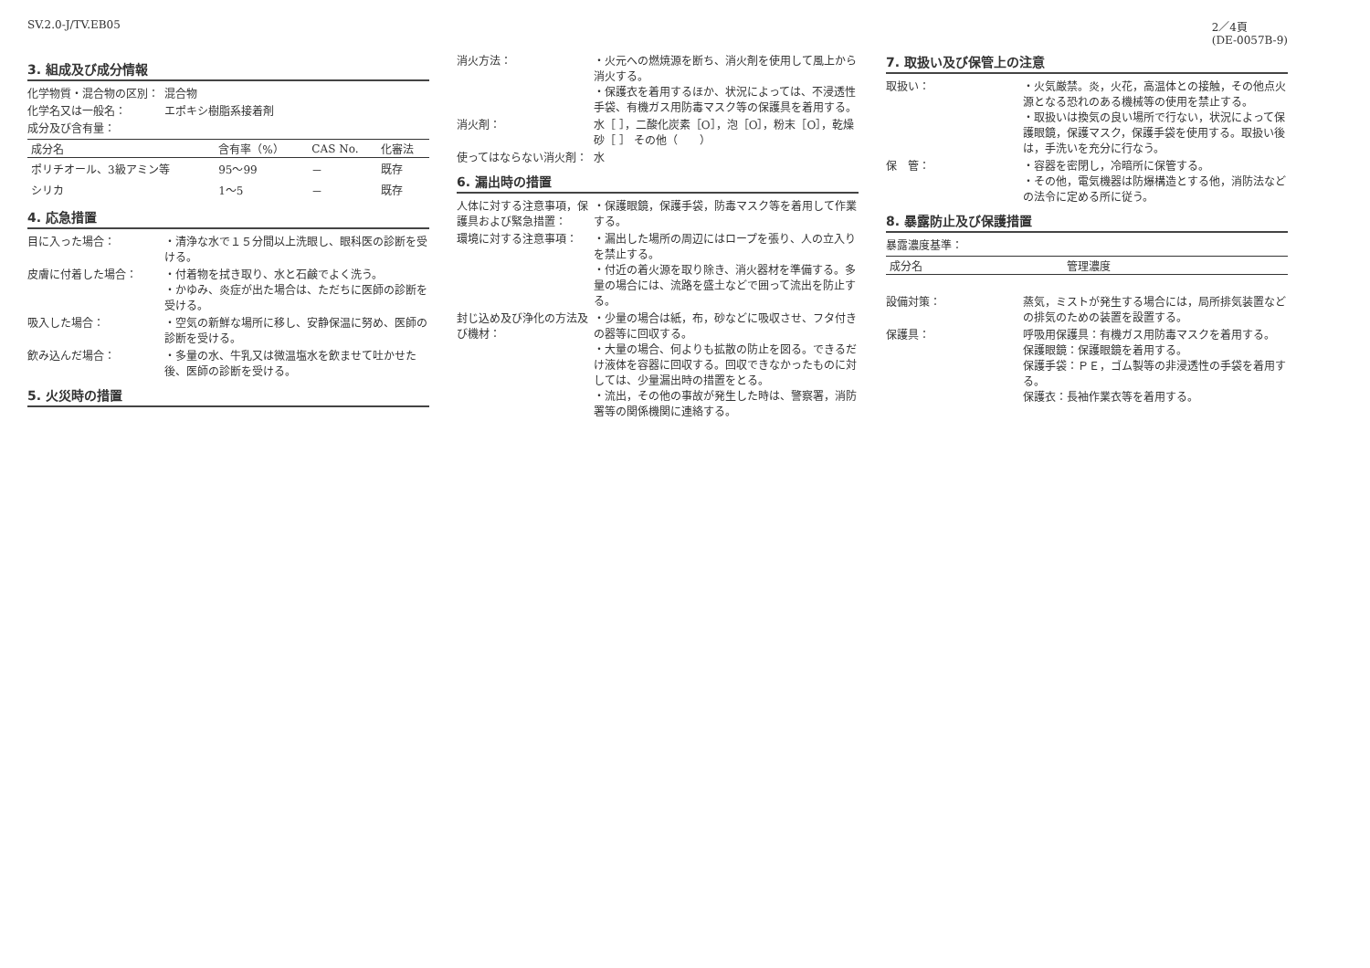SV.2.0-J/TV.EB05 2／4頁
(DE-0057B-9)
3. 組成及び成分情報
化学物質・混合物の区別： 混合物
化学名又は一般名： エポキシ樹脂系接着剤
成分及び含有量：
| 成分名 | 含有率（%） | CAS No. | 化審法 |
| --- | --- | --- | --- |
| ポリチオール、3級アミン等 | 95～99 | － | 既存 |
| シリカ | 1～5 | － | 既存 |
4. 応急措置
目に入った場合： ・清浄な水で１５分間以上洗眼し、眼科医の診断を受ける。
皮膚に付着した場合： ・付着物を拭き取り、水と石鹸でよく洗う。
・かゆみ、炎症が出た場合は、ただちに医師の診断を受ける。
吸入した場合： ・空気の新鮮な場所に移し、安静保温に努め、医師の診断を受ける。
飲み込んだ場合： ・多量の水、牛乳又は微温塩水を飲ませて吐かせた後、医師の診断を受ける。
5. 火災時の措置
消火方法： ・火元への燃焼源を断ち、消火剤を使用して風上から消火する。
・保護衣を着用するほか、状況によっては、不浸透性手袋、有機ガス用防毒マスク等の保護具を着用する。
消火剤： 水［ ］，二酸化炭素［O］，泡［O］，粉末［O］，乾燥砂［ ］ その他（　　）
使ってはならない消火剤： 水
6. 漏出時の措置
人体に対する注意事項，保護具および緊急措置：
・保護眼鏡，保護手袋，防毒マスク等を着用して作業する。
環境に対する注意事項： ・漏出した場所の周辺にはロープを張り、人の立入りを禁止する。
・付近の着火源を取り除き、消火器材を準備する。多量の場合には、流路を盛土などで囲って流出を防止する。
封じ込め及び浄化の方法及び機材：
・少量の場合は紙，布，砂などに吸収させ、フタ付きの器等に回収する。
・大量の場合、何よりも拡散の防止を図る。できるだけ液体を容器に回収する。回収できなかったものに対しては、少量漏出時の措置をとる。
・流出，その他の事故が発生した時は、警察署，消防署等の関係機関に連絡する。
7. 取扱い及び保管上の注意
取扱い： ・火気厳禁。炎，火花，高温体との接触，その他点火源となる恐れのある機械等の使用を禁止する。
・取扱いは換気の良い場所で行ない，状況によって保護眼鏡，保護マスク，保護手袋を使用する。取扱い後は，手洗いを充分に行なう。
保　管： ・容器を密閉し，冷暗所に保管する。
・その他，電気機器は防爆構造とする他，消防法などの法令に定める所に従う。
8. 暴露防止及び保護措置
暴露濃度基準：
| 成分名 | 管理濃度 |
| --- | --- |
設備対策： 蒸気，ミストが発生する場合には，局所排気装置などの排気のための装置を設置する。
保護具： 呼吸用保護具：有機ガス用防毒マスクを着用する。
保護眼鏡：保護眼鏡を着用する。
保護手袋：ＰＥ，ゴム製等の非浸透性の手袋を着用する。
保護衣：長袖作業衣等を着用する。